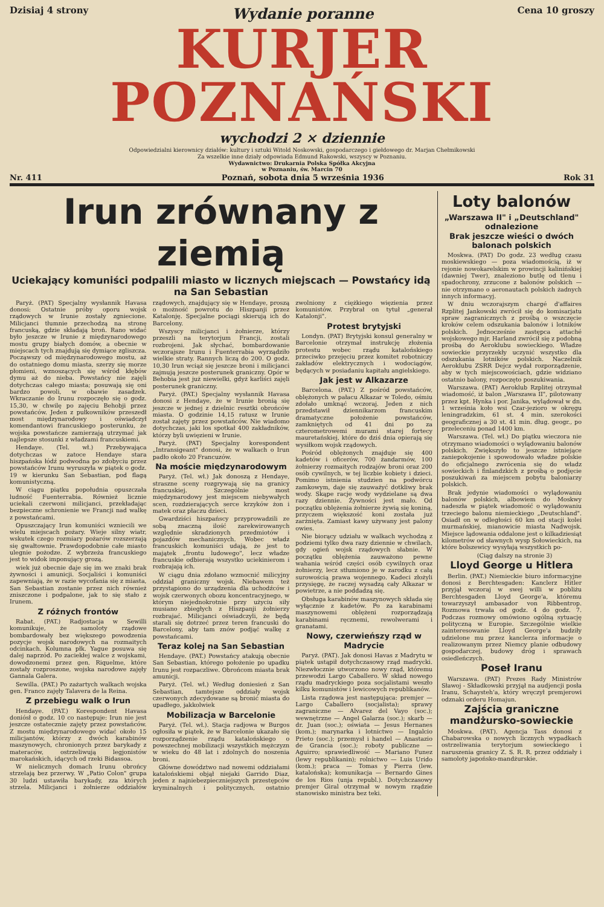Dzisiaj 4 strony Wydanie poranne Cena 10 groszy
KURJER POZNAŃSKI
wychodzi 2 × dziennie
Odpowiedzialni kierownicy działów: kultury i sztuki Witold Noskowski, gospodarczego i giełdowego dr. Marjan Chełmikowski
Za wszelkie inne działy odpowiada Edmund Rakowski, wszyscy w Poznaniu.
Wydawnictwo: Drukarnia Polska Spółka Akcyjna
w Poznaniu, św. Marcin 70
Nr. 411 Poznań, sobota dnia 5 września 1936 Rok 31
Irun zrównany z ziemią
Uciekający komuniści podpalili miasto w licznych miejscach — Powstańcy idą na San Sebastian
Paryż. (PAT) Specjalny wysłannik Havasa donosi: Ostatnie próby oporu wojsk rządowych w Irunie zostały zgniecione. Milicjanci tłumnie przechodzą na stronę francuską, gdzie składają broń. Rano widać było jeszcze w Irunie z międzynarodowego mostu grupy białych domów, a obecnie w miejscach tych znajdują się dymiące zgliszcza. Począwszy od międzynarodowego mostu, aż do ostatniego domu miasta, szerzy się morze płomieni, wznoszących się wśród kłębów dymu aż do nieba. Powstańcy nie zajęli dotychczas całego miasta; posuwają się oni bardzo powoli, w obawie zasadzek. Wkraczanie do Irunu rozpoczęło się o godz. 15,30, w chwilę po zajęciu Behobji przez powstańców. Jeden z pułkowników przeszedł most międzynarodowy i oświadczył komendantowi francuskiego posterunku, że wojska powstańcze zamierzają utrzymać jak najlepsze stosunki z władzami francuskiemi.
Hendaye. (Tel. wł.) Przebywająca dotychczas w zatoce Hendaye stara hiszpańska łódź podwodna po zdobyciu przez powstańców Irunu wyruszyła w piątek o godz. 19 w kierunku San Sebastian, pod flagą komunistyczną.
W ciągu piątku popołudnia opuszczała ludność Fuenterrabia. Również licznie uciekali czerwoni milicjanci, przekładając bezpieczne schronienie we Francji nad walkę z powstańcami.
Opuszczający Irun komuniści wzniecili we wielu miejscach pożary. Wieje silny wiatr, wskutek czego rozmiary pożarów rozszerzają się gwałtownie. Prawdopodobnie całe miasto ulegnie pożodze. Z wybrzeża francuskiego jest to widok imponujący grozą.
wiek już obecnie daje się im we znaki brak żywności i amunicji. Socjaliści i komuniści zapewniają, że w razie wycofania się z miasta, San Sebastian zostanie przez nich również zniszczone i podpalone, jak to się stało z Irunem.
Z różnych frontów
Rabat. (PAT.) Radjostacja w Sewilli komunikuje, że samoloty rządowe bombardowały bez większego powodzenia pozycje wojsk narodowych na rozmaitych odcinkach. Kolumna płk. Yague posuwa się dalej naprzód. Po zaciekłej walce z wojskami, dowodzonemi przez gen. Riquelme, które zostały rozproszone, wojska narodowe zajęły Gannala Galera.
Sewilla. (PAT.) Po zażartych walkach wojska gen. Franco zajęły Talavera de la Reina.
Z przebiegu walk o Irun
Hendaye. (PAT.) Korespondent Havasa doniósł o godz. 10 co następuje: Irun nie jest jeszcze ostatecznie zajęty przez powstańców. Z mostu międzynarodowego widać około 15 milicjantów, którzy z dwóch karabinów maszynowych, chronionych przez barykady z materaców, ostrzeliwują legjonistów marokańskich, idących od rzeki Bidassoa.
W nielicznych domach Irunu obrońcy strzelają bez przerwy. W „Patio Colon" grupa 30 ludzi ustawiła barykady, zza których strzela. Milicjanci i żołnierze oddziałów rządowych, znajdujący się w Hendaye, proszą o możność powrotu do Hiszpanji przez Katalonję. Specjalne pociągi skierują ich do Barcelony.
Wszyscy milicjanci i żołnierze, którzy przeszli na terytorjum Francji, zostali rozbrojeni. Jak słychać, bombardowanie wczorajsze Irunu i Fuenterrabia wyrządziło wielkie straty. Rannych liczą do 200. O godz. 10,30 Irun wciąż się jeszcze broni i milicjanci zajmują jeszcze posterunek graniczny. Opór w Behobia jest już niewielki, gdyż karliści zajęli posterunek graniczny.
Paryż. (PAT.) Specjalny wysłannik Havasa donosi z Hendaye, że w Irunie bronią się jeszcze w jednej z dzielnic resztki obrońców miasta. O godzinie 14,15 ratusz w Irunie został zajęty przez powstańców. Nie wiadomo dotychczas, jaki los spotkał 400 zakładników, którzy byli uwięzieni w Irunie.
Paryż. (PAT) Specjalny korespondent „Intransigeant" donosi, że w walkach o Irun padło około 20 Francuzów.
Na moście międzynarodowym
Paryż. (Tel. wł.) Jak donoszą z Hendaye, straszne sceny rozgrywają się na granicy francuskiej. Szczególnie most międzynarodowy jest miejscem niebywałych scen, rozdzierających serce krzyków żon i matek oraz płaczu dzieci.
Gwardziści hiszpańscy przyprowadzili ze sobą znaczną ilość zarekwirowanych względnie skradzionych przedmiotów i pojazdów mechanicznych. Wobec władz francuskich komuniści udają, że jest to majątek „frontu ludowego", lecz władze francuskie odbierają wszystko uciekinierom i rozbrajają ich.
W ciągu dnia zdołano wzmocnić milicyjny oddział graniczny wojsk. Niebawem też przystąpiono do urządzenia dla uchodźców i wojsk czerwonych obozu koncentracyjnego, w którym niejednokrotnie przy użyciu siły musiano zbiegłych z Hiszpanji żołnierzy rozbrajać. Milicjanci oświadczyli, że będą starali się dotrzeć przez teren francuski do Barcelony, aby tam znów podjąć walkę z powstańcami.
Teraz kolej na San Sebastian
Hendaye. (PAT.) Powstańcy atakują obecnie San Sebastian, którego położenie po upadku Irunu jest rozpaczliwe. Obrońcom miasta brak amunicji.
Paryż. (Tel. wł.) Według doniesień z San Sebastian, tamtejsze oddziały wojsk czerwonych zdecydowane są bronić miasta do upadłego, jakkolwiek
Mobilizacja w Barcelonie
Paryż. (Tel. wł.). Stacja radjowa w Burgos ogłosiła w piątek, że w Barcelonie ukazało się rozporządzenie rządu katalońskiego o powszechnej mobilizacji wszystkich mężczyzn w wieku do 48 lat i zdolnych do noszenia broni.
Główne dowództwo nad nowemi oddziałami katalońskiemi objął niejaki Garrido Diaz, jeden z najniebezpieczniejszych przestępców kryminalnych i politycznych, ostatnio zwolniony z ciężkiego więzienia przez komunistów. Przybrał on tytuł „generał Katalonji".
Protest brytyjski
Londyn. (PAT) Brytyjski konsul generalny w Barcelonie otrzymał instrukcję złożenia protestu wobec rządu katalońskiego przeciwko przejęciu przez komitet robotniczy zakładów elektrycznych i wodociągów, będących w posiadaniu kapitału angielskiego.
Jak jest w Alkazarze
Barcelona. (PAT.) Z pośród powstańców, oblężonych w pałacu Alkazar w Toledo, ośmiu zdołało umknąć wczoraj. Jeden z nich przedstawił dziennikarzom francuskim dramatyczne położenie powstańców, zamkniętych od 41 dni po za czterometrowemi murami starej fortecy mauretańskiej, które do dziś dnia opierają się wysiłkom wojsk rządowych.
Pośród oblężonych znajduje się 400 kadetów i oficerów, 700 żandarmów, 100 żołnierzy rozmaitych rodzajów broni oraz 200 osób cywilnych, w tej liczbie kobiety i dzieci. Pomimo istnienia studzien na podwórcu zamkowym, daje się zauważyć dotkliwy brak wody. Skąpe racje wody wydzielane są dwa razy dziennie. Żywności jest mało. Od początku oblężenia żołnierze żywią się koniną, przyczem większość koni została już zarżnięta. Zamiast kawy używany jest palony owies.
Nie biorący udziału w walkach wychodzą z podziemi tylko dwa razy dziennie w chwilach, gdy ogień wojsk rządowych słabnie. W początku oblężenia zauważono pewne wahania wśród części osób cywilnych oraz żołnierzy, lecz stłumiono je w zarodku z całą surowością prawa wojennego. Kadeci złożyli przysięgę, że raczej wysadzą cały Alkazar w powietrze, a nie poddadzą się.
Obsługa karabinów maszynowych składa się wyłącznie z kadetów. Po za karabinami maszynowemi oblężeni rozporządzają karabinami ręcznemi, rewolwerami i granatami.
Nowy, czerwieńszy rząd w Madrycie
Paryż. (PAT). Jak donosi Havas z Madrytu w piątek ustąpił dotychczasowy rząd madrycki. Niezwłocznie utworzono nowy rząd, któremu przewodzi Largo Caballero. W skład nowego rządu madryckiego poza socjalistami weszło kilku komunistów i lewicowych republikanów.
Lista rządowa jest następująca: premjer — Largo Caballero (socjalista); sprawy zagraniczne — Alvarez del Vayo (soc.); wewnętrzne — Angel Galarza (soc.); skarb — dr. Juan (soc.); oświata — Jesus Hernanes (kom.); marynarka i lotnictwo — Ingalcio Prieto (soc.); przemysł i handel — Anastazio de Grancia (soc.); roboty publiczne — Aguirro; sprawiedliwość — Mariano Funez (lewy republikanin); rolnictwo — Luis Urido (kom.); praca — Tomas y Pierra (lew. katalońska); komunikacja — Bernardo Gines de los Rios (unja republ.). Dotychczasowy premjer Giral otrzymał w nowym rządzie stanowisko ministra bez teki.
Loty balonów
„Warszawa II" i „Deutschland" odnalezione
Brak jeszcze wieści o dwóch balonach polskich
Moskwa. (PAT) Do godz. 23 według czasu moskiewskiego — poza wiadomością, iż w rejonie nowokarelskim w prowincji kalinińskiej (dawniej Twer), znaleziono butlę od tlenu i spadochrony, zrzucone z balonów polskich — nie otrzymano o aeronautach polskich żadnych innych informacyj.
W dniu wczorajszym chargé d'affaires Rzplitej Jankowski zwrócił się do komisarjatu spraw zagranicznych z prośbą o wszczęcie kroków celem odszukania balonów i lotników polskich. Jednocześnie zastępca attaché wojskowego mjr. Harland zwrócił się z podobną prośbą do Aeroklubu sowieckiego. Władze sowieckie przyrzekły uczynić wszystko dla odszukania lotników polskich. Naczelnik Aeroklubu ZSRR Dejcz wydał rozporządzenie, aby w tych miejscowościach, gdzie widziano ostatnio balony, rozpoczęto poszukiwania.
Warszawa. (PAT) Aeroklub Rzplitej otrzymał wiadomość, iż balon „Warszawa II", pilotowany przez kpt. Hynka i por. Janika, wylądował w dn. 1 września koło wsi Czar-jezioro w okręgu leningradzkim, 61 st. 4 min. szerokości geograficznej a 30 st. 41 min. dług. geogr., po przeleceniu ponad 1400 km.
Warszawa. (Tel. wł.) Do piątku wieczora nie otrzymano wiadomości o wylądowaniu balonów polskich. Zwiększyło to jeszcze istniejące zaniepokojenie i spowodowało władze polskie do oficjalnego zwrócenia się do władz sowieckich i finlandzkich z prośbą o podjęcie poszukiwań za miejscem pobytu baloniarzy polskich.
Brak jedynie wiadomości o wylądowaniu balonów polskich, albowiem do Moskwy nadeszła w piątek wiadomość o wylądowaniu trzeciego balonu niemieckiego „Deutschland". Osiadł on w odległości 60 km od stacji kolei murmańskiej, mianowicie miasta Nadwojsk. Miejsce lądowania oddalone jest o kilkadziesiąt kilometrów od sławnych wysp Sołowieckich, na które bolszewicy wysyłają wszystkich po-
(Ciąg dalszy na stronie 3)
Lloyd George u Hitlera
Berlin. (PAT.) Niemieckie biuro informacyjne donosi z Berchtesgaden: Kanclerz Hitler przyjął wczoraj w swej willi w pobliżu Berchtesgaden Lloyd George'a, któremu towarzyszył ambasador von Ribbentrop. Rozmowa trwała od godz. 4 do godz. 7. Podczas rozmowy omówiono ogólną sytuację polityczną w Europie. Szczególnie wielkie zainteresowanie Lloyd George'a budziły udzielone mu przez kanclerza informacje o realizowanym przez Niemcy planie odbudowy gospodarczej, budowy dróg i sprawach osiedleńczych.
Poseł Iranu
Warszawa. (PAT) Prezes Rady Ministrów Sławoj - Składkowski przyjął na audjencji posła Iranu, Schaysteh'a, który wręczył premjerowi odznaki orderu Homajun.
Zajścia graniczne mandżursko-sowieckie
Moskwa. (PAT). Agencja Tass donosi z Chabarowska o nowych licznych wypadkach ostrzeliwania terytorjum sowieckiego i naruszenia granicy Z. S. R. R. przez oddziały i samoloty japońsko-mandżurskie.